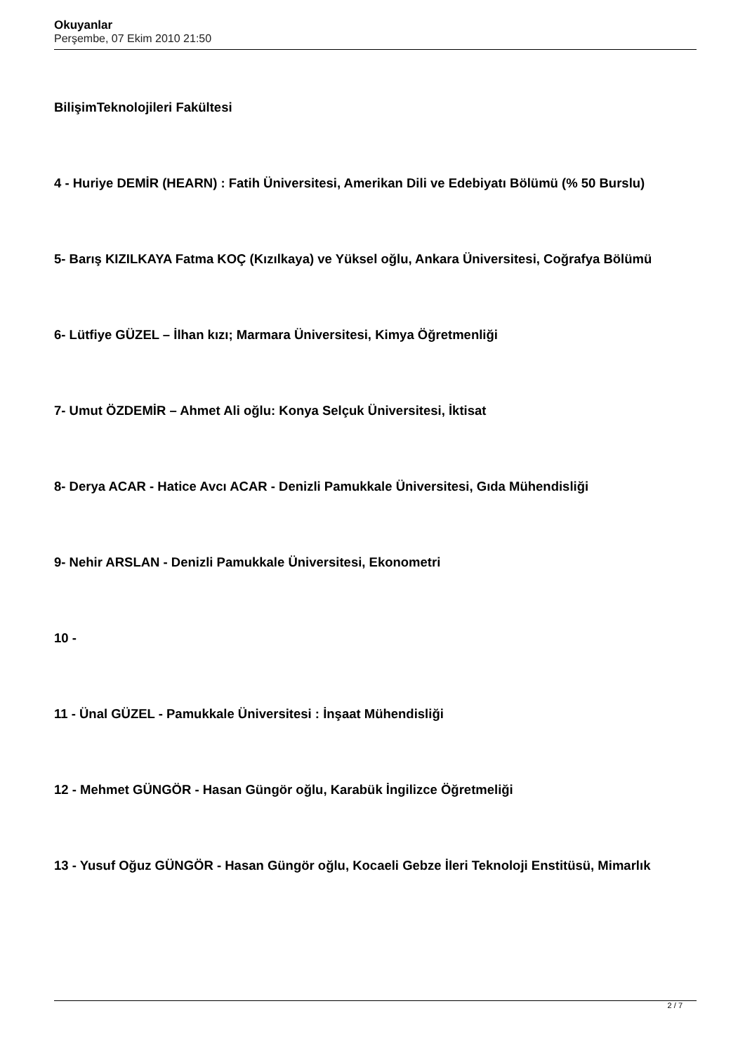Okuyanlar
Perşembe, 07 Ekim 2010 21:50
BilişimTeknolojileri Fakültesi
4 - Huriye DEMİR (HEARN) : Fatih Üniversitesi, Amerikan Dili ve Edebiyatı Bölümü (% 50 Burslu)
5- Barış KIZILKAYA Fatma KOÇ (Kızılkaya) ve Yüksel oğlu, Ankara Üniversitesi, Coğrafya Bölümü
6- Lütfiye GÜZEL – İlhan kızı; Marmara Üniversitesi, Kimya Öğretmenliği
7- Umut ÖZDEMİR – Ahmet Ali oğlu: Konya Selçuk Üniversitesi, İktisat
8- Derya ACAR - Hatice Avcı ACAR - Denizli Pamukkale Üniversitesi, Gıda Mühendisliği
9- Nehir ARSLAN - Denizli Pamukkale Üniversitesi, Ekonometri
10 -
11 - Ünal GÜZEL - Pamukkale Üniversitesi : İnşaat Mühendisliği
12 - Mehmet GÜNGÖR - Hasan Güngör oğlu, Karabük İngilizce Öğretmeliği
13 - Yusuf Oğuz GÜNGÖR - Hasan Güngör oğlu, Kocaeli Gebze İleri Teknoloji Enstitüsü, Mimarlık
2 / 7